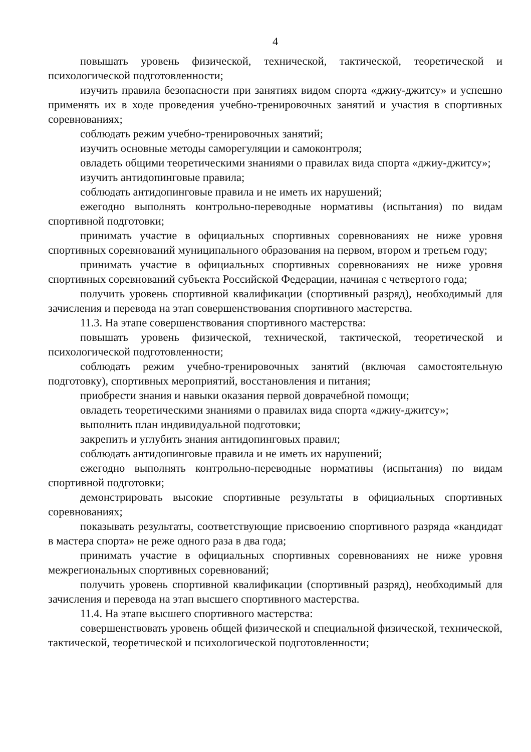4
повышать уровень физической, технической, тактической, теоретической и психологической подготовленности;
изучить правила безопасности при занятиях видом спорта «джиу-джитсу» и успешно применять их в ходе проведения учебно-тренировочных занятий и участия в спортивных соревнованиях;
соблюдать режим учебно-тренировочных занятий;
изучить основные методы саморегуляции и самоконтроля;
овладеть общими теоретическими знаниями о правилах вида спорта «джиу-джитсу»;
изучить антидопинговые правила;
соблюдать антидопинговые правила и не иметь их нарушений;
ежегодно выполнять контрольно-переводные нормативы (испытания) по видам спортивной подготовки;
принимать участие в официальных спортивных соревнованиях не ниже уровня спортивных соревнований муниципального образования на первом, втором и третьем году;
принимать участие в официальных спортивных соревнованиях не ниже уровня спортивных соревнований субъекта Российской Федерации, начиная с четвертого года;
получить уровень спортивной квалификации (спортивный разряд), необходимый для зачисления и перевода на этап совершенствования спортивного мастерства.
11.3. На этапе совершенствования спортивного мастерства:
повышать уровень физической, технической, тактической, теоретической и психологической подготовленности;
соблюдать режим учебно-тренировочных занятий (включая самостоятельную подготовку), спортивных мероприятий, восстановления и питания;
приобрести знания и навыки оказания первой доврачебной помощи;
овладеть теоретическими знаниями о правилах вида спорта «джиу-джитсу»;
выполнить план индивидуальной подготовки;
закрепить и углубить знания антидопинговых правил;
соблюдать антидопинговые правила и не иметь их нарушений;
ежегодно выполнять контрольно-переводные нормативы (испытания) по видам спортивной подготовки;
демонстрировать высокие спортивные результаты в официальных спортивных соревнованиях;
показывать результаты, соответствующие присвоению спортивного разряда «кандидат в мастера спорта» не реже одного раза в два года;
принимать участие в официальных спортивных соревнованиях не ниже уровня межрегиональных спортивных соревнований;
получить уровень спортивной квалификации (спортивный разряд), необходимый для зачисления и перевода на этап высшего спортивного мастерства.
11.4. На этапе высшего спортивного мастерства:
совершенствовать уровень общей физической и специальной физической, технической, тактической, теоретической и психологической подготовленности;